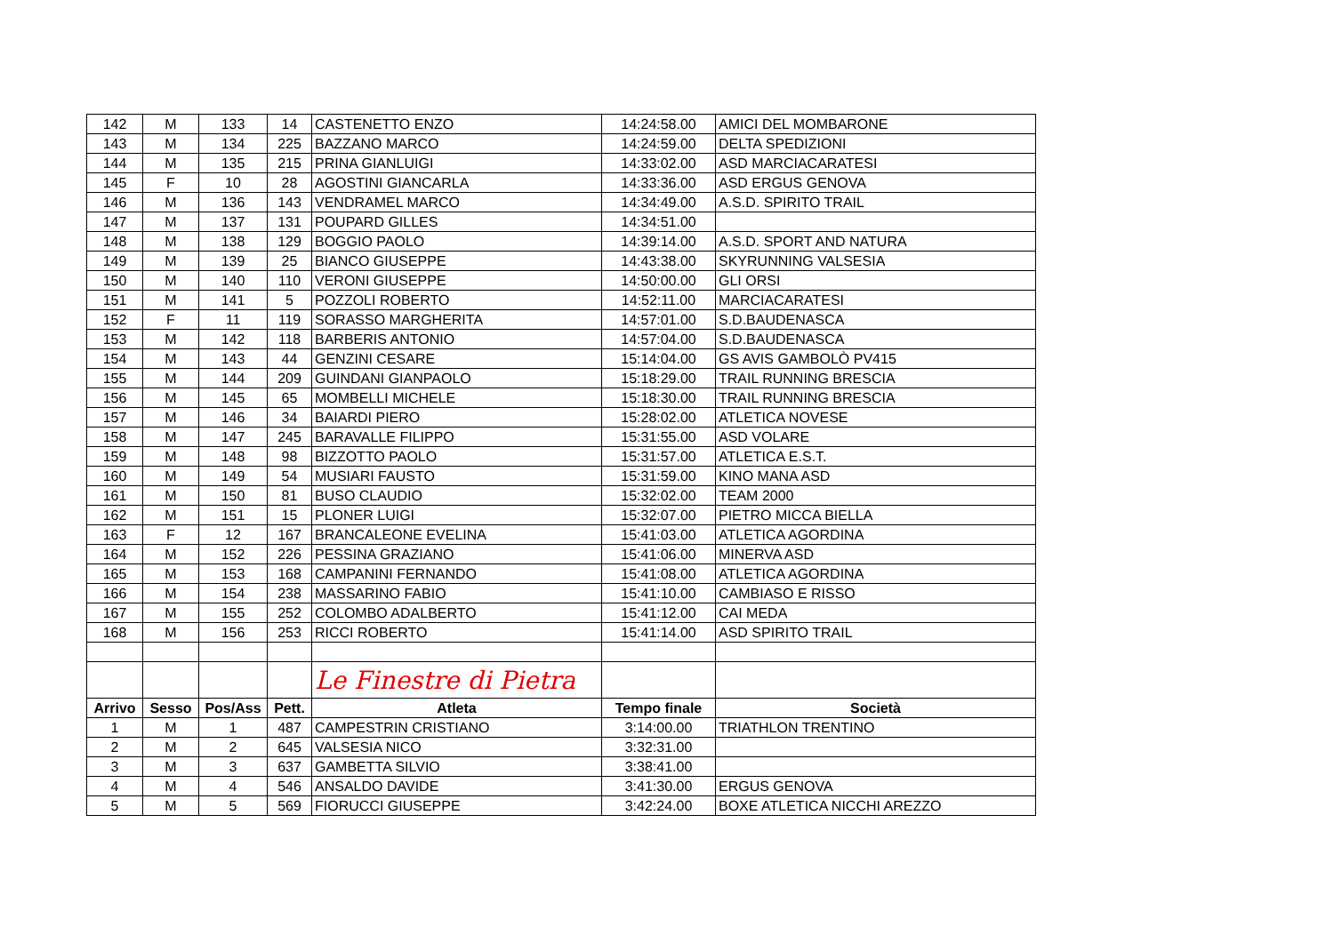| 142 | M | 133 | 14 | CASTENETTO ENZO | 14:24:58.00 | AMICI DEL MOMBARONE |
| 143 | M | 134 | 225 | BAZZANO MARCO | 14:24:59.00 | DELTA SPEDIZIONI |
| 144 | M | 135 | 215 | PRINA GIANLUIGI | 14:33:02.00 | ASD MARCIACARATESI |
| 145 | F | 10 | 28 | AGOSTINI GIANCARLA | 14:33:36.00 | ASD ERGUS GENOVA |
| 146 | M | 136 | 143 | VENDRAMEL MARCO | 14:34:49.00 | A.S.D. SPIRITO TRAIL |
| 147 | M | 137 | 131 | POUPARD GILLES | 14:34:51.00 | |
| 148 | M | 138 | 129 | BOGGIO PAOLO | 14:39:14.00 | A.S.D. SPORT AND NATURA |
| 149 | M | 139 | 25 | BIANCO GIUSEPPE | 14:43:38.00 | SKYRUNNING VALSESIA |
| 150 | M | 140 | 110 | VERONI GIUSEPPE | 14:50:00.00 | GLI ORSI |
| 151 | M | 141 | 5 | POZZOLI ROBERTO | 14:52:11.00 | MARCIACARATESI |
| 152 | F | 11 | 119 | SORASSO MARGHERITA | 14:57:01.00 | S.D.BAUDENASCA |
| 153 | M | 142 | 118 | BARBERIS ANTONIO | 14:57:04.00 | S.D.BAUDENASCA |
| 154 | M | 143 | 44 | GENZINI CESARE | 15:14:04.00 | GS AVIS GAMBOLÒ PV415 |
| 155 | M | 144 | 209 | GUINDANI GIANPAOLO | 15:18:29.00 | TRAIL RUNNING BRESCIA |
| 156 | M | 145 | 65 | MOMBELLI MICHELE | 15:18:30.00 | TRAIL RUNNING BRESCIA |
| 157 | M | 146 | 34 | BAIARDI PIERO | 15:28:02.00 | ATLETICA NOVESE |
| 158 | M | 147 | 245 | BARAVALLE FILIPPO | 15:31:55.00 | ASD VOLARE |
| 159 | M | 148 | 98 | BIZZOTTO PAOLO | 15:31:57.00 | ATLETICA E.S.T. |
| 160 | M | 149 | 54 | MUSIARI FAUSTO | 15:31:59.00 | KINO MANA ASD |
| 161 | M | 150 | 81 | BUSO CLAUDIO | 15:32:02.00 | TEAM 2000 |
| 162 | M | 151 | 15 | PLONER LUIGI | 15:32:07.00 | PIETRO MICCA BIELLA |
| 163 | F | 12 | 167 | BRANCALEONE EVELINA | 15:41:03.00 | ATLETICA AGORDINA |
| 164 | M | 152 | 226 | PESSINA GRAZIANO | 15:41:06.00 | MINERVA ASD |
| 165 | M | 153 | 168 | CAMPANINI FERNANDO | 15:41:08.00 | ATLETICA AGORDINA |
| 166 | M | 154 | 238 | MASSARINO FABIO | 15:41:10.00 | CAMBIASO E RISSO |
| 167 | M | 155 | 252 | COLOMBO ADALBERTO | 15:41:12.00 | CAI MEDA |
| 168 | M | 156 | 253 | RICCI ROBERTO | 15:41:14.00 | ASD SPIRITO TRAIL |
| | | | | Le Finestre di Pietra | | |
| Arrivo | Sesso | Pos/Ass | Pett. | Atleta | Tempo finale | Società |
| 1 | M | 1 | 487 | CAMPESTRIN CRISTIANO | 3:14:00.00 | TRIATHLON TRENTINO |
| 2 | M | 2 | 645 | VALSESIA NICO | 3:32:31.00 | |
| 3 | M | 3 | 637 | GAMBETTA SILVIO | 3:38:41.00 | |
| 4 | M | 4 | 546 | ANSALDO DAVIDE | 3:41:30.00 | ERGUS GENOVA |
| 5 | M | 5 | 569 | FIORUCCI GIUSEPPE | 3:42:24.00 | BOXE ATLETICA NICCHI AREZZO |